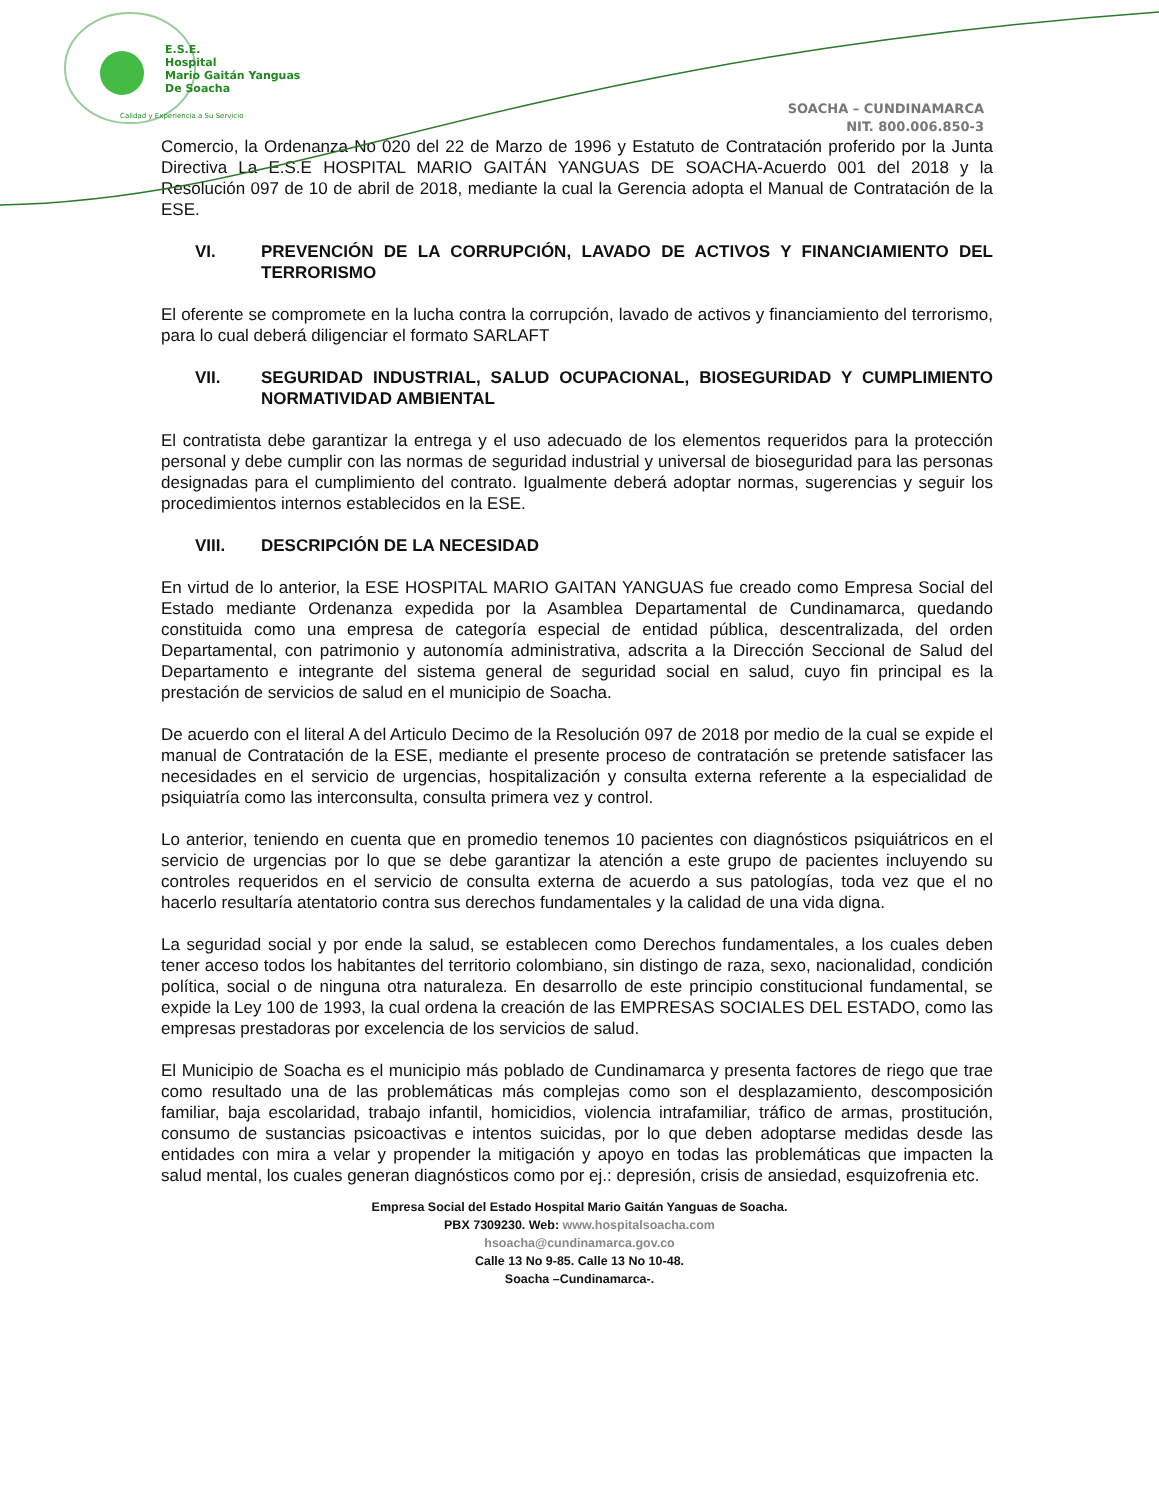E.S.E.
Hospital
Mario Gaitán Yanguas
De Soacha
Calidad y Experiencia a Su Servicio
SOACHA – CUNDINAMARCA
NIT. 800.006.850-3
Comercio, la Ordenanza No 020 del 22 de Marzo de 1996 y Estatuto de Contratación proferido por la Junta Directiva La E.S.E HOSPITAL MARIO GAITÁN YANGUAS DE SOACHA-Acuerdo 001 del 2018 y la Resolución 097 de 10 de abril de 2018, mediante la cual la Gerencia adopta el Manual de Contratación de la ESE.
VI. PREVENCIÓN DE LA CORRUPCIÓN, LAVADO DE ACTIVOS Y FINANCIAMIENTO DEL TERRORISMO
El oferente se compromete en la lucha contra la corrupción, lavado de activos y financiamiento del terrorismo, para lo cual deberá diligenciar el formato SARLAFT
VII. SEGURIDAD INDUSTRIAL, SALUD OCUPACIONAL, BIOSEGURIDAD Y CUMPLIMIENTO NORMATIVIDAD AMBIENTAL
El contratista debe garantizar la entrega y el uso adecuado de los elementos requeridos para la protección personal y debe cumplir con las normas de seguridad industrial y universal de bioseguridad para las personas designadas para el cumplimiento del contrato. Igualmente deberá adoptar normas, sugerencias y seguir los procedimientos internos establecidos en la ESE.
VIII. DESCRIPCIÓN DE LA NECESIDAD
En virtud de lo anterior, la ESE HOSPITAL MARIO GAITAN YANGUAS fue creado como Empresa Social del Estado mediante Ordenanza expedida por la Asamblea Departamental de Cundinamarca, quedando constituida como una empresa de categoría especial de entidad pública, descentralizada, del orden Departamental, con patrimonio y autonomía administrativa, adscrita a la Dirección Seccional de Salud del Departamento e integrante del sistema general de seguridad social en salud, cuyo fin principal es la prestación de servicios de salud en el municipio de Soacha.
De acuerdo con el literal A del Articulo Decimo de la Resolución 097 de 2018 por medio de la cual se expide el manual de Contratación de la ESE, mediante el presente proceso de contratación se pretende satisfacer las necesidades en el servicio de urgencias, hospitalización y consulta externa referente a la especialidad de psiquiatría como las interconsulta, consulta primera vez y control.
Lo anterior, teniendo en cuenta que en promedio tenemos 10 pacientes con diagnósticos psiquiátricos en el servicio de urgencias por lo que se debe garantizar la atención a este grupo de pacientes incluyendo su controles requeridos en el servicio de consulta externa de acuerdo a sus patologías, toda vez que el no hacerlo resultaría atentatorio contra sus derechos fundamentales y la calidad de una vida digna.
La seguridad social y por ende la salud, se establecen como Derechos fundamentales, a los cuales deben tener acceso todos los habitantes del territorio colombiano, sin distingo de raza, sexo, nacionalidad, condición política, social o de ninguna otra naturaleza. En desarrollo de este principio constitucional fundamental, se expide la Ley 100 de 1993, la cual ordena la creación de las EMPRESAS SOCIALES DEL ESTADO, como las empresas prestadoras por excelencia de los servicios de salud.
El Municipio de Soacha es el municipio más poblado de Cundinamarca y presenta factores de riego que trae como resultado una de las problemáticas más complejas como son el desplazamiento, descomposición familiar, baja escolaridad, trabajo infantil, homicidios, violencia intrafamiliar, tráfico de armas, prostitución, consumo de sustancias psicoactivas e intentos suicidas, por lo que deben adoptarse medidas desde las entidades con mira a velar y propender la mitigación y apoyo en todas las problemáticas que impacten la salud mental, los cuales generan diagnósticos como por ej.: depresión, crisis de ansiedad, esquizofrenia etc.
Empresa Social del Estado Hospital Mario Gaitán Yanguas de Soacha.
PBX 7309230. Web: www.hospitalsoacha.com
hsoacha@cundinamarca.gov.co
Calle 13 No 9-85. Calle 13 No 10-48.
Soacha –Cundinamarca-.